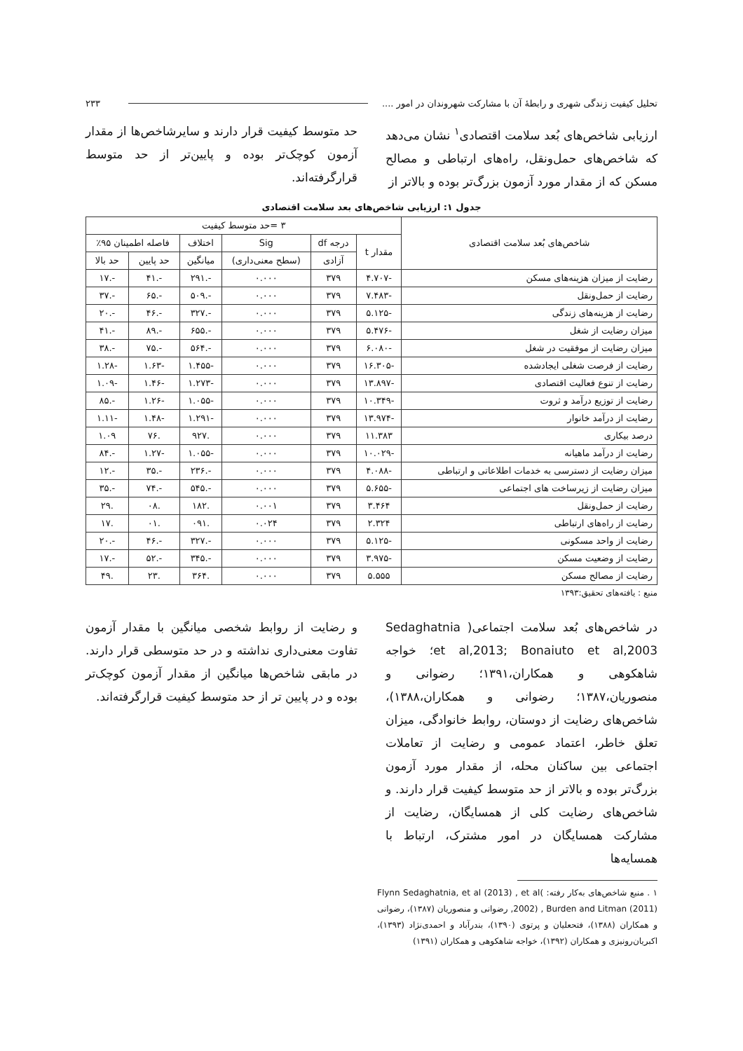تحلیل کیفیت زندگی شهری و رابطهٔ آن با مشارکت شهروندان در امور .... ۲۳۳
ارزیابی شاخص‌های بُعد سلامت اقتصادی<sup>۱</sup> نشان می‌دهد که شاخص‌های حمل‌ونقل، راه‌های ارتباطی و مصالح مسکن که از مقدار مورد آزمون بزرگ‌تر بوده و بالاتر از
حد متوسط کیفیت قرار دارند و سایرشاخص‌ها از مقدار آزمون کوچک‌تر بوده و پایین‌تر از حد متوسط قرارگرفته‌اند.
جدول ۱: ارزیابی شاخص‌های بعد سلامت اقتصادی
| شاخص‌های بُعد سلامت اقتصادی | ۳ =حد متوسط کیفیت | | | | | |
| --- | --- | --- | --- | --- | --- | --- |
| | مقدار t | درجه df | Sig | اختلاف | فاصله اطمینان ۹۵٪ | |
| | | آزادی | (سطح معنی‌داری) | میانگین | حد پایین | حد بالا |
| رضایت از میزان هزینه‌های مسکن | -۴.۷۰۷ | ۳۷۹ | ۰.۰۰۰ | -.۲۹۱ | -.۴۱ | -.۱۷ |
| رضایت از حمل‌ونقل | -۷.۴۸۳ | ۳۷۹ | ۰.۰۰۰ | -.۵۰۹ | -.۶۵ | -.۳۷ |
| رضایت از هزینه‌های زندگی | -۵.۱۲۵ | ۳۷۹ | ۰.۰۰۰ | -.۳۲۷ | -.۴۶ | -.۲۰ |
| میزان رضایت از شغل | -۵.۴۷۶ | ۳۷۹ | ۰.۰۰۰ | -.۶۵۵ | -.۸۹ | -.۴۱ |
| میزان رضایت از موفقیت در شغل | -۶.۰۸۰ | ۳۷۹ | ۰.۰۰۰ | -.۵۶۴ | -.۷۵ | -.۳۸ |
| رضایت از فرصت شغلی ایجادشده | -۱۶.۳۰۵ | ۳۷۹ | ۰.۰۰۰ | -۱.۴۵۵ | -۱.۶۳ | -۱.۲۸ |
| رضایت از تنوع فعالیت اقتصادی | -۱۳.۸۹۷ | ۳۷۹ | ۰.۰۰۰ | -۱.۲۷۳ | -۱.۴۶ | -۱.۰۹ |
| رضایت از توزیع درآمد و ثروت | -۱۰.۳۴۹ | ۳۷۹ | ۰.۰۰۰ | -۱.۰۵۵ | -۱.۲۶ | -.۸۵ |
| رضایت از درآمد خانوار | -۱۳.۹۷۴ | ۳۷۹ | ۰.۰۰۰ | -۱.۲۹۱ | -۱.۴۸ | -۱.۱۱ |
| درصد بیکاری | ۱۱.۳۸۳ | ۳۷۹ | ۰.۰۰۰ | .۹۲۷ | .۷۶ | ۱.۰۹ |
| رضایت از درآمد ماهیانه | -۱۰.۰۲۹ | ۳۷۹ | ۰.۰۰۰ | -۱.۰۵۵ | -۱.۲۷ | -.۸۴ |
| میزان رضایت از دسترسی به خدمات اطلاعاتی و ارتباطی | -۴.۰۸۸ | ۳۷۹ | ۰.۰۰۰ | -.۲۳۶ | -.۳۵ | -.۱۲ |
| میزان رضایت از زیرساخت های اجتماعی | -۵.۶۵۵ | ۳۷۹ | ۰.۰۰۰ | -.۵۴۵ | -.۷۴ | -.۳۵ |
| رضایت از حمل‌ونقل | ۳.۴۶۴ | ۳۷۹ | ۰.۰۰۱ | .۱۸۲ | .۰۸ | .۲۹ |
| رضایت از راه‌های ارتباطی | ۲.۳۲۴ | ۳۷۹ | ۰.۰۲۴ | .۰۹۱ | .۰۱ | .۱۷ |
| رضایت از واحد مسکونی | -۵.۱۲۵ | ۳۷۹ | ۰.۰۰۰ | -.۳۲۷ | -.۴۶ | -.۲۰ |
| رضایت از وضعیت مسکن | -۳.۹۷۵ | ۳۷۹ | ۰.۰۰۰ | -.۳۴۵ | -.۵۲ | -.۱۷ |
| رضایت از مصالح مسکن | ۵.۵۵۵ | ۳۷۹ | ۰.۰۰۰ | .۳۶۴ | .۲۳ | .۴۹ |
منبع : یافته‌های تحقیق:۱۳۹۳
در شاخص‌های بُعد سلامت اجتماعی( Sedaghatnia et al,2013; Bonaiuto et al,2003؛ خواجه شاهکوهی و همکاران،۱۳۹۱؛ رضوانی و منصوریان،۱۳۸۷؛ رضوانی و همکاران،۱۳۸۸)، شاخص‌های رضایت از دوستان، روابط خانوادگی، میزان تعلق خاطر، اعتماد عمومی و رضایت از تعاملات اجتماعی بین ساکنان محله، از مقدار مورد آزمون بزرگ‌تر بوده و بالاتر از حد متوسط کیفیت قرار دارند. و شاخص‌های رضایت کلی از همسایگان، رضایت از مشارکت همسایگان در امور مشترک، ارتباط با همسایه‌ها
۱ . منبع شاخص‌های به‌کار رفته: Flynn Sedaghatnia, et al (2013) , et al( 2002) , Burden and Litman (2011), رضوانی و منصوریان (۱۳۸۷)، رضوانی و همکاران (۱۳۸۸)، فتحعلیان و پرتوی (۱۳۹۰)، بندرآباد و احمدی‌نژاد (۱۳۹۳)، اکبریان‌رونیزی و همکاران (۱۳۹۲)، خواجه شاهکوهی و همکاران (۱۳۹۱)
و رضایت از روابط شخصی میانگین با مقدار آزمون تفاوت معنی‌داری نداشته و در حد متوسطی قرار دارند. در مابقی شاخص‌ها میانگین از مقدار آزمون کوچک‌تر بوده و در پایین تر از حد متوسط کیفیت قرارگرفته‌اند.